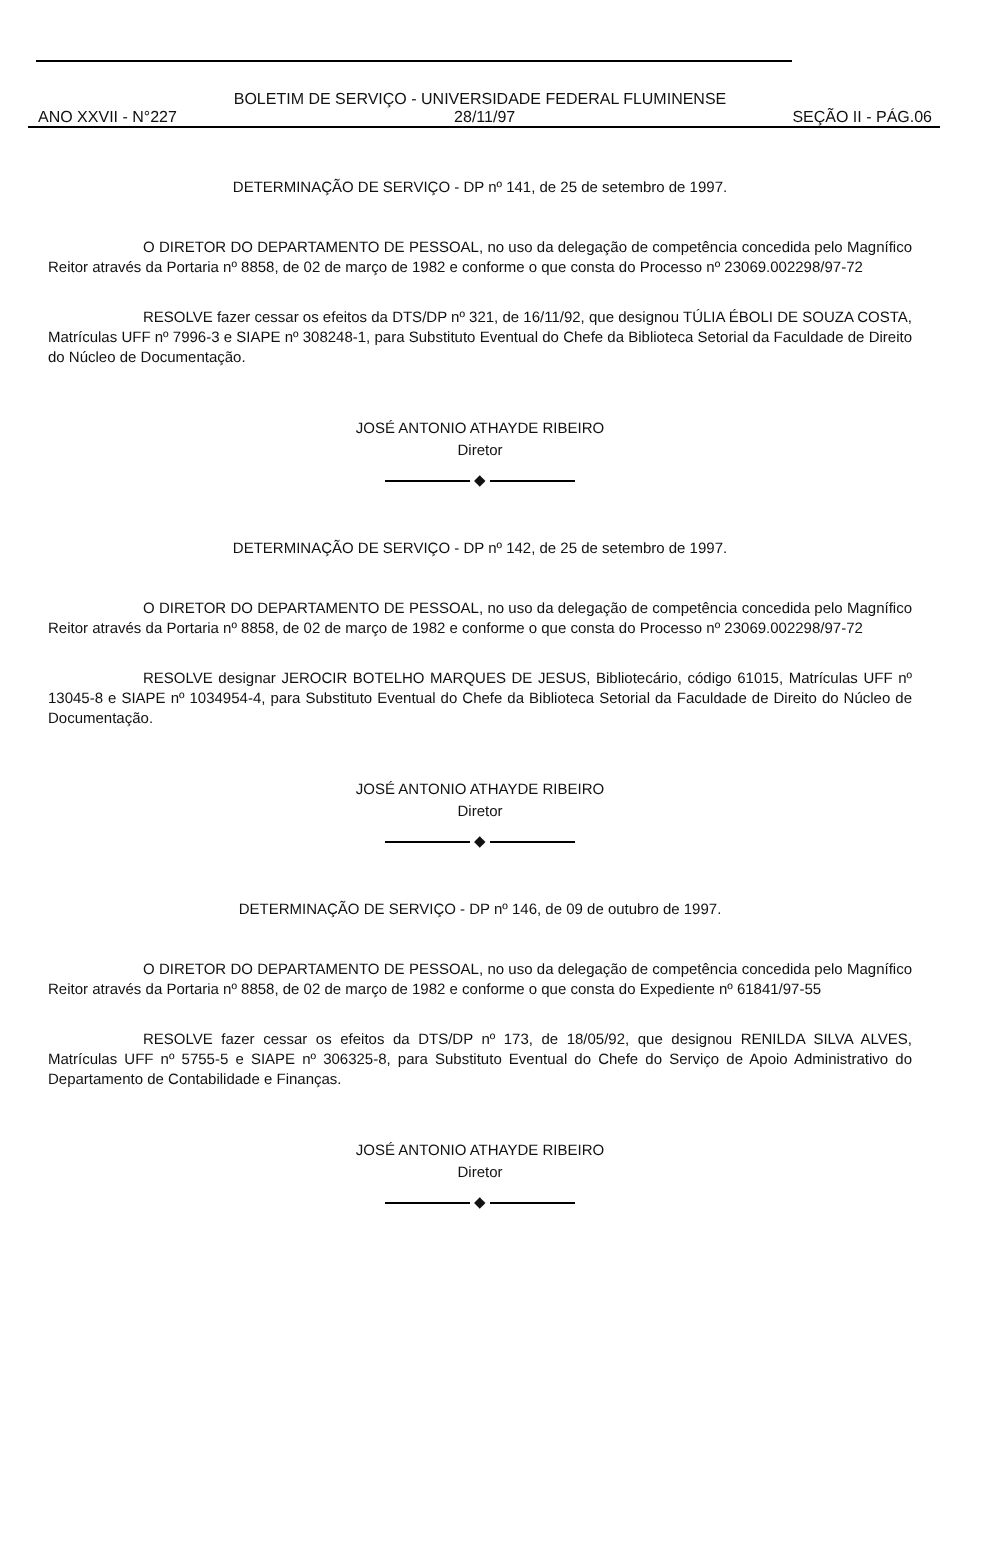BOLETIM DE SERVIÇO - UNIVERSIDADE FEDERAL FLUMINENSE
ANO XXVII - N°227 28/11/97 SEÇÃO II - PÁG.06
DETERMINAÇÃO DE SERVIÇO - DP nº 141, de 25 de setembro de 1997.
O DIRETOR DO DEPARTAMENTO DE PESSOAL, no uso da delegação de competência concedida pelo Magnífico Reitor através da Portaria nº 8858, de 02 de março de 1982 e conforme o que consta do Processo nº 23069.002298/97-72
RESOLVE fazer cessar os efeitos da DTS/DP nº 321, de 16/11/92, que designou TÚLIA ÉBOLI DE SOUZA COSTA, Matrículas UFF nº 7996-3 e SIAPE nº 308248-1, para Substituto Eventual do Chefe da Biblioteca Setorial da Faculdade de Direito do Núcleo de Documentação.
JOSÉ ANTONIO ATHAYDE RIBEIRO
Diretor
◆
DETERMINAÇÃO DE SERVIÇO - DP nº 142, de 25 de setembro de 1997.
O DIRETOR DO DEPARTAMENTO DE PESSOAL, no uso da delegação de competência concedida pelo Magnífico Reitor através da Portaria nº 8858, de 02 de março de 1982 e conforme o que consta do Processo nº 23069.002298/97-72
RESOLVE designar JEROCIR BOTELHO MARQUES DE JESUS, Bibliotecário, código 61015, Matrículas UFF nº 13045-8 e SIAPE nº 1034954-4, para Substituto Eventual do Chefe da Biblioteca Setorial da Faculdade de Direito do Núcleo de Documentação.
JOSÉ ANTONIO ATHAYDE RIBEIRO
Diretor
◆
DETERMINAÇÃO DE SERVIÇO - DP nº 146, de 09 de outubro de 1997.
O DIRETOR DO DEPARTAMENTO DE PESSOAL, no uso da delegação de competência concedida pelo Magnífico Reitor através da Portaria nº 8858, de 02 de março de 1982 e conforme o que consta do Expediente nº 61841/97-55
RESOLVE fazer cessar os efeitos da DTS/DP nº 173, de 18/05/92, que designou RENILDA SILVA ALVES, Matrículas UFF nº 5755-5 e SIAPE nº 306325-8, para Substituto Eventual do Chefe do Serviço de Apoio Administrativo do Departamento de Contabilidade e Finanças.
JOSÉ ANTONIO ATHAYDE RIBEIRO
Diretor
◆